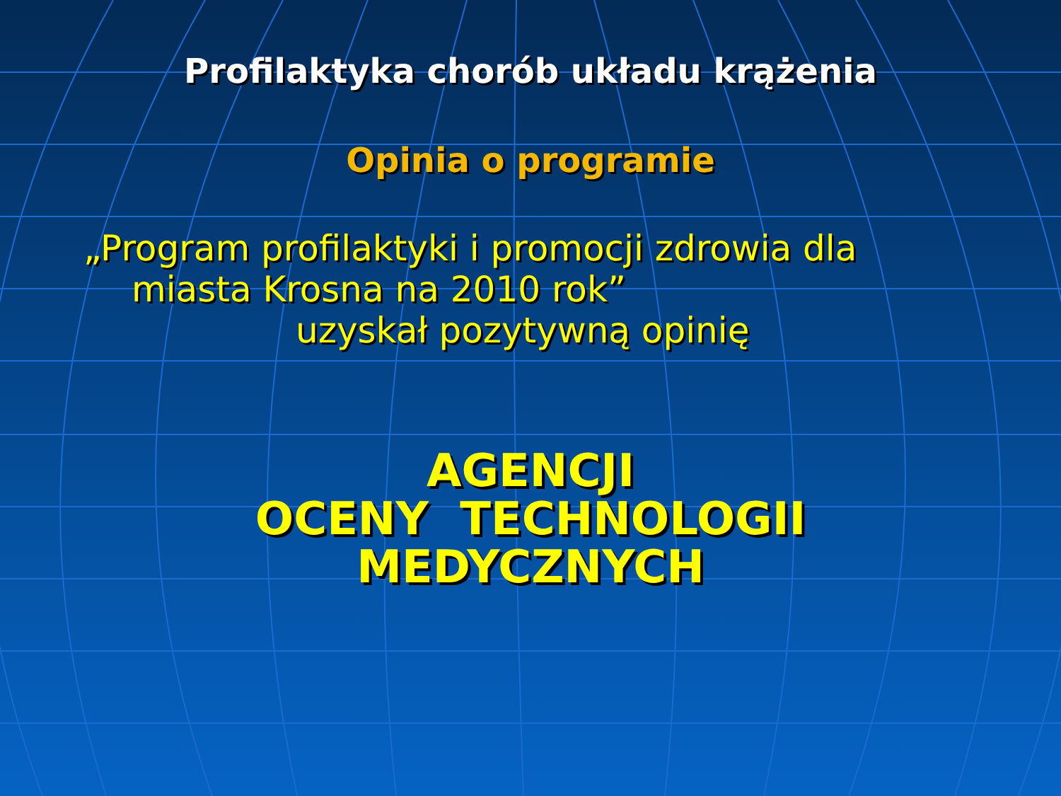Profilaktyka chorób układu krążenia
Opinia o programie
„Program profilaktyki i promocji zdrowia dla
miasta Krosna na 2010 rok”
uzyskał pozytywną opinię
AGENCJI
OCENY TECHNOLOGII
MEDYCZNYCH